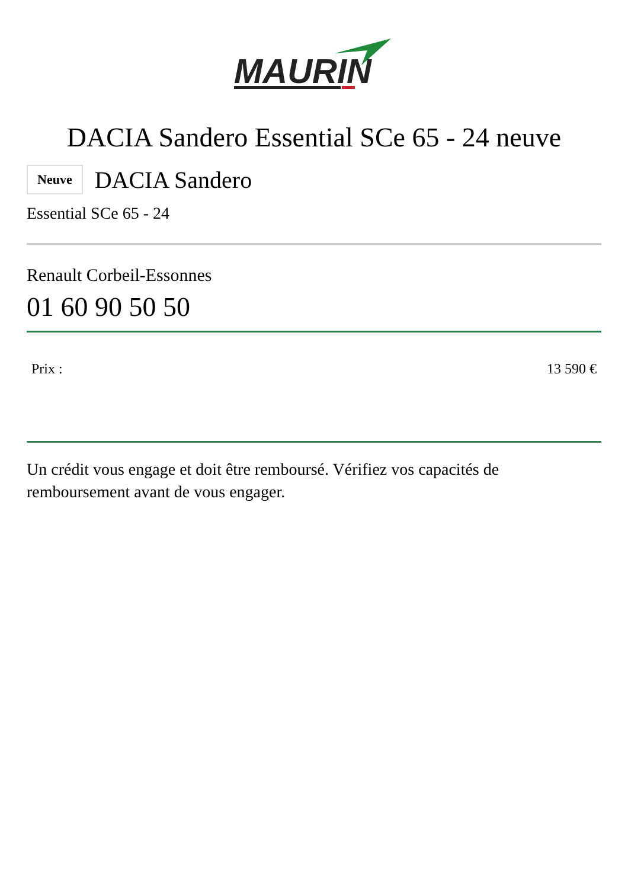MAURIN
DACIA Sandero Essential SCe 65 - 24 neuve
Neuve DACIA Sandero
Essential SCe 65 - 24
Renault Corbeil-Essonnes
01 60 90 50 50
| Prix : | 13 590 € |
Un crédit vous engage et doit être remboursé. Vérifiez vos capacités de remboursement avant de vous engager.